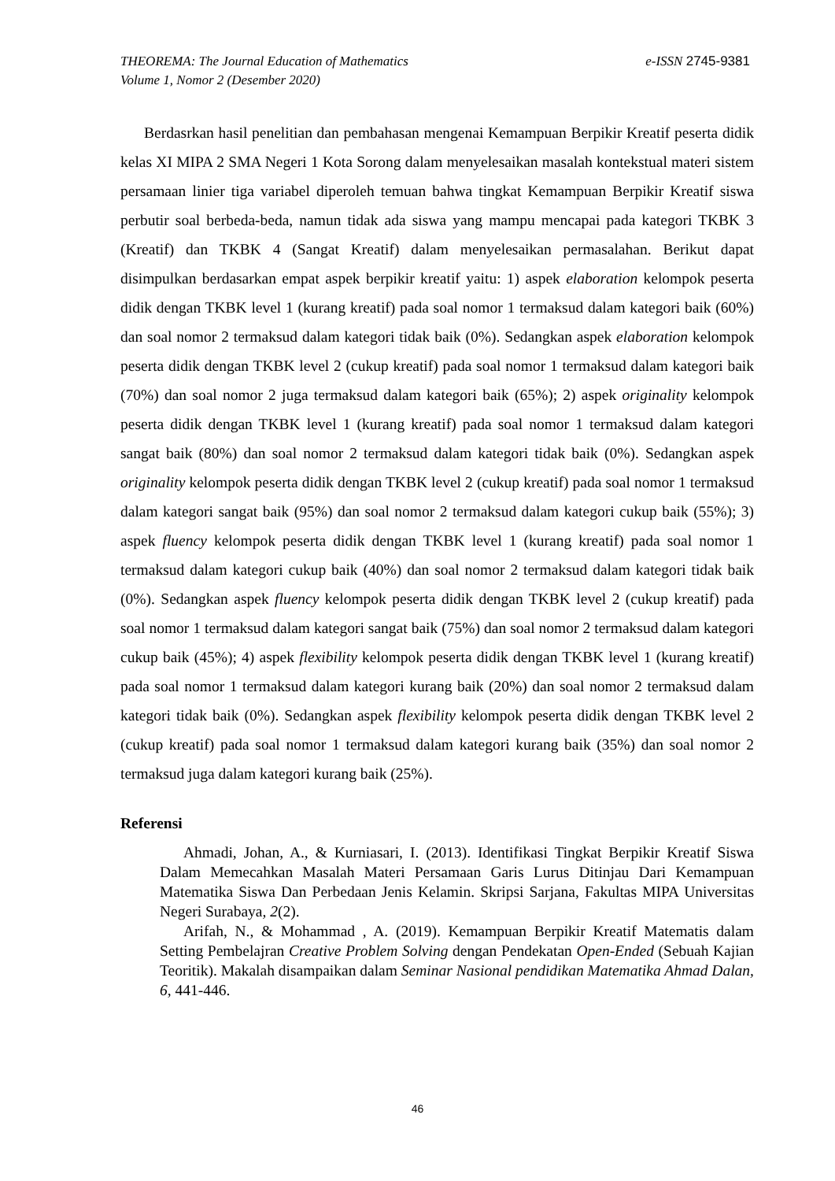e-ISSN 2745-9381 THEOREMA: The Journal Education of Mathematics
Volume 1, Nomor 2 (Desember 2020)
Berdasrkan hasil penelitian dan pembahasan mengenai Kemampuan Berpikir Kreatif peserta didik kelas XI MIPA 2 SMA Negeri 1 Kota Sorong dalam menyelesaikan masalah kontekstual materi sistem persamaan linier tiga variabel diperoleh temuan bahwa tingkat Kemampuan Berpikir Kreatif siswa perbutir soal berbeda-beda, namun tidak ada siswa yang mampu mencapai pada kategori TKBK 3 (Kreatif) dan TKBK 4 (Sangat Kreatif) dalam menyelesaikan permasalahan. Berikut dapat disimpulkan berdasarkan empat aspek berpikir kreatif yaitu: 1) aspek elaboration kelompok peserta didik dengan TKBK level 1 (kurang kreatif) pada soal nomor 1 termaksud dalam kategori baik (60%) dan soal nomor 2 termaksud dalam kategori tidak baik (0%). Sedangkan aspek elaboration kelompok peserta didik dengan TKBK level 2 (cukup kreatif) pada soal nomor 1 termaksud dalam kategori baik (70%) dan soal nomor 2 juga termaksud dalam kategori baik (65%); 2) aspek originality kelompok peserta didik dengan TKBK level 1 (kurang kreatif) pada soal nomor 1 termaksud dalam kategori sangat baik (80%) dan soal nomor 2 termaksud dalam kategori tidak baik (0%). Sedangkan aspek originality kelompok peserta didik dengan TKBK level 2 (cukup kreatif) pada soal nomor 1 termaksud dalam kategori sangat baik (95%) dan soal nomor 2 termaksud dalam kategori cukup baik (55%); 3) aspek fluency kelompok peserta didik dengan TKBK level 1 (kurang kreatif) pada soal nomor 1 termaksud dalam kategori cukup baik (40%) dan soal nomor 2 termaksud dalam kategori tidak baik (0%). Sedangkan aspek fluency kelompok peserta didik dengan TKBK level 2 (cukup kreatif) pada soal nomor 1 termaksud dalam kategori sangat baik (75%) dan soal nomor 2 termaksud dalam kategori cukup baik (45%); 4) aspek flexibility kelompok peserta didik dengan TKBK level 1 (kurang kreatif) pada soal nomor 1 termaksud dalam kategori kurang baik (20%) dan soal nomor 2 termaksud dalam kategori tidak baik (0%). Sedangkan aspek flexibility kelompok peserta didik dengan TKBK level 2 (cukup kreatif) pada soal nomor 1 termaksud dalam kategori kurang baik (35%) dan soal nomor 2 termaksud juga dalam kategori kurang baik (25%).
Referensi
Ahmadi, Johan, A., & Kurniasari, I. (2013). Identifikasi Tingkat Berpikir Kreatif Siswa Dalam Memecahkan Masalah Materi Persamaan Garis Lurus Ditinjau Dari Kemampuan Matematika Siswa Dan Perbedaan Jenis Kelamin. Skripsi Sarjana, Fakultas MIPA Universitas Negeri Surabaya, 2(2).
Arifah, N., & Mohammad , A. (2019). Kemampuan Berpikir Kreatif Matematis dalam Setting Pembelajran Creative Problem Solving dengan Pendekatan Open-Ended (Sebuah Kajian Teoritik). Makalah disampaikan dalam Seminar Nasional pendidikan Matematika Ahmad Dalan, 6, 441-446.
46